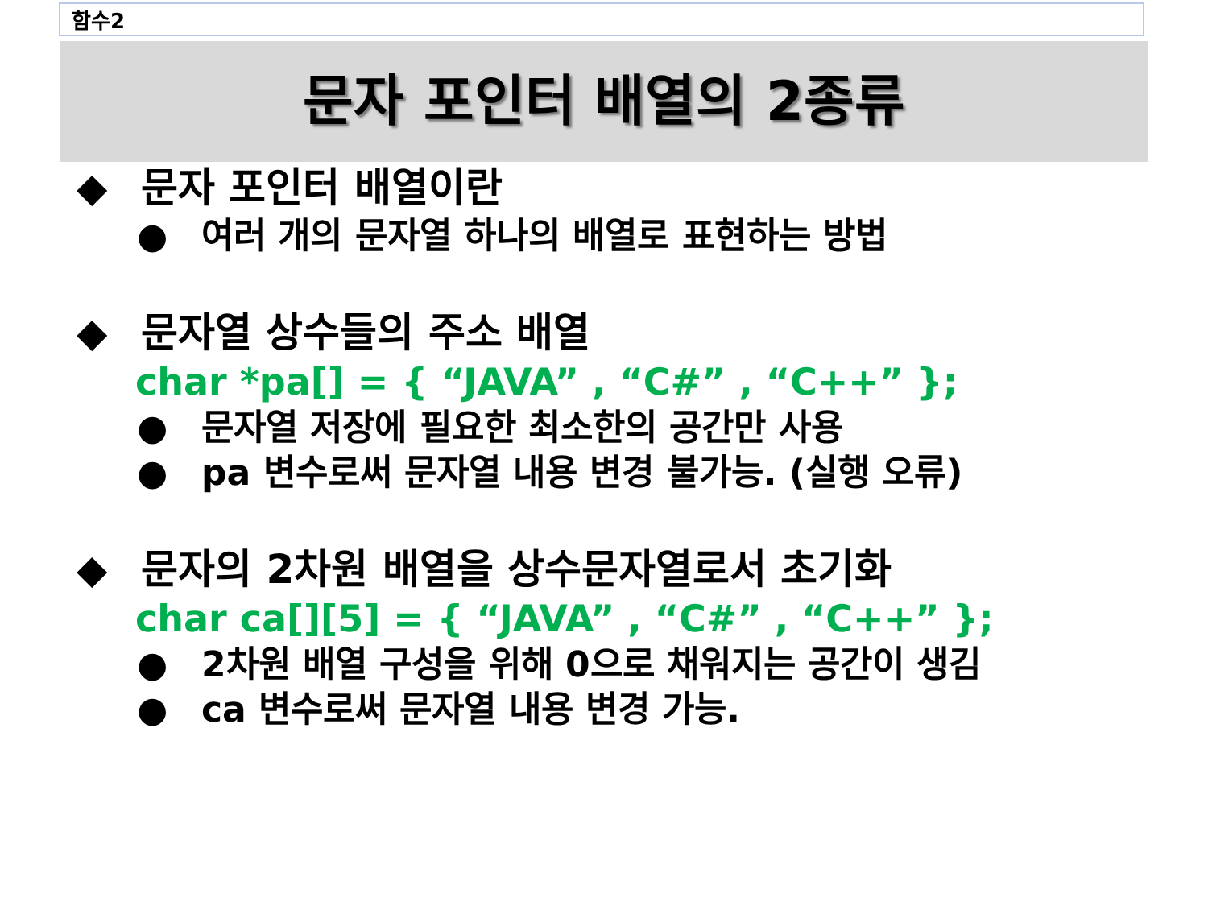함수2
문자 포인터 배열의 2종류
◆ 문자 포인터 배열이란
● 여러 개의 문자열 하나의 배열로 표현하는 방법
◆ 문자열 상수들의 주소 배열
char *pa[] = { “JAVA” , “C#” , “C++” };
● 문자열 저장에 필요한 최소한의 공간만 사용
● pa 변수로써 문자열 내용 변경 불가능. (실행 오류)
◆ 문자의 2차원 배열을 상수문자열로서 초기화
char ca[][5] = { “JAVA” , “C#” , “C++” };
● 2차원 배열 구성을 위해 0으로 채워지는 공간이 생김
● ca 변수로써 문자열 내용 변경 가능.